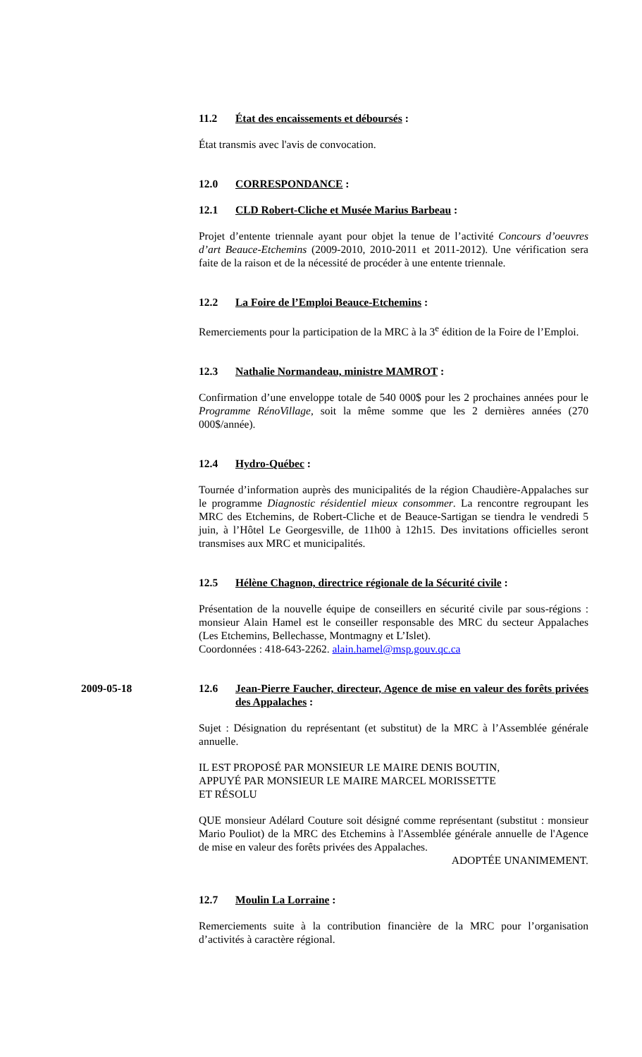11.2 État des encaissements et déboursés :
État transmis avec l'avis de convocation.
12.0 CORRESPONDANCE :
12.1 CLD Robert-Cliche et Musée Marius Barbeau :
Projet d’entente triennale ayant pour objet la tenue de l’activité Concours d’oeuvres d’art Beauce-Etchemins (2009-2010, 2010-2011 et 2011-2012). Une vérification sera faite de la raison et de la nécessité de procéder à une entente triennale.
12.2 La Foire de l’Emploi Beauce-Etchemins :
Remerciements pour la participation de la MRC à la 3<sup>e</sup> édition de la Foire de l’Emploi.
12.3 Nathalie Normandeau, ministre MAMROT :
Confirmation d’une enveloppe totale de 540 000$ pour les 2 prochaines années pour le Programme RénoVillage, soit la même somme que les 2 dernières années (270 000$/année).
12.4 Hydro-Québec :
Tournée d’information auprès des municipalités de la région Chaudière-Appalaches sur le programme Diagnostic résidentiel mieux consommer. La rencontre regroupant les MRC des Etchemins, de Robert-Cliche et de Beauce-Sartigan se tiendra le vendredi 5 juin, à l’Hôtel Le Georgesville, de 11h00 à 12h15. Des invitations officielles seront transmises aux MRC et municipalités.
12.5 Hélène Chagnon, directrice régionale de la Sécurité civile :
Présentation de la nouvelle équipe de conseillers en sécurité civile par sous-régions : monsieur Alain Hamel est le conseiller responsable des MRC du secteur Appalaches (Les Etchemins, Bellechasse, Montmagny et L’Islet).
Coordonnées : 418-643-2262. alain.hamel@msp.gouv.qc.ca
2009-05-18 12.6 Jean-Pierre Faucher, directeur, Agence de mise en valeur des forêts privées des Appalaches :
Sujet : Désignation du représentant (et substitut) de la MRC à l’Assemblée générale annuelle.
IL EST PROPOSÉ PAR MONSIEUR LE MAIRE DENIS BOUTIN,
APPUYÉ PAR MONSIEUR LE MAIRE MARCEL MORISSETTE
ET RÉSOLU
QUE monsieur Adélard Couture soit désigné comme représentant (substitut : monsieur Mario Pouliot) de la MRC des Etchemins à l'Assemblée générale annuelle de l'Agence de mise en valeur des forêts privées des Appalaches.
ADOPTÉE UNANIMEMENT.
12.7 Moulin La Lorraine :
Remerciements suite à la contribution financière de la MRC pour l’organisation d’activités à caractère régional.